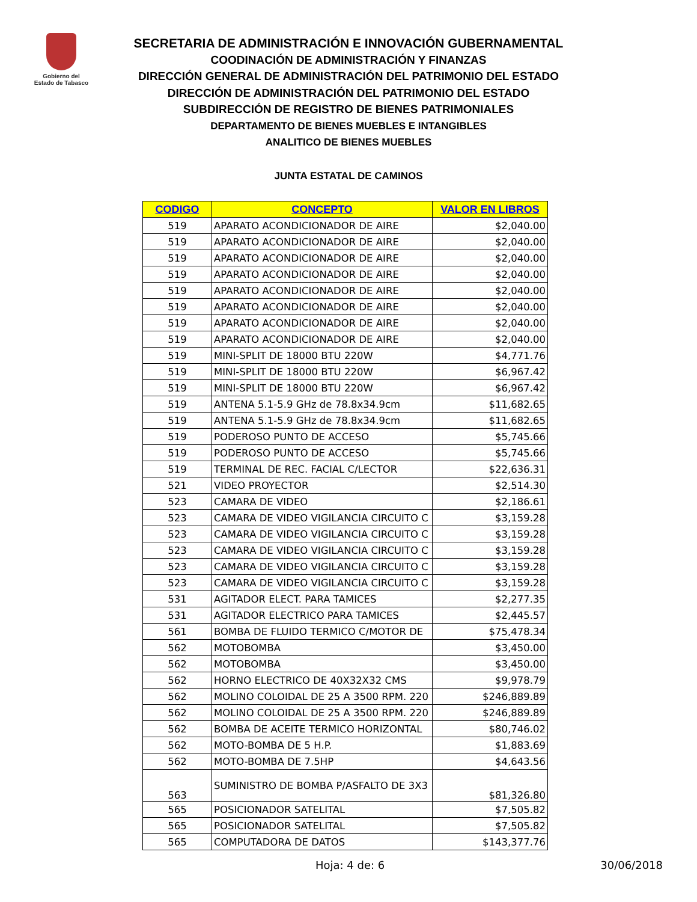Gobierno del
Estado de Tabasco
SECRETARIA DE ADMINISTRACIÓN E INNOVACIÓN GUBERNAMENTAL
COODINACIÓN DE ADMINISTRACIÓN Y FINANZAS
DIRECCIÓN GENERAL DE ADMINISTRACIÓN DEL PATRIMONIO DEL ESTADO
DIRECCIÓN DE ADMINISTRACIÓN DEL PATRIMONIO DEL ESTADO
SUBDIRECCIÓN DE REGISTRO DE BIENES PATRIMONIALES
DEPARTAMENTO DE BIENES MUEBLES E INTANGIBLES
ANALITICO DE BIENES MUEBLES
JUNTA ESTATAL DE CAMINOS
| CODIGO | CONCEPTO | VALOR EN LIBROS |
| --- | --- | --- |
| 519 | APARATO ACONDICIONADOR DE AIRE | $2,040.00 |
| 519 | APARATO ACONDICIONADOR DE AIRE | $2,040.00 |
| 519 | APARATO ACONDICIONADOR DE AIRE | $2,040.00 |
| 519 | APARATO ACONDICIONADOR DE AIRE | $2,040.00 |
| 519 | APARATO ACONDICIONADOR DE AIRE | $2,040.00 |
| 519 | APARATO ACONDICIONADOR DE AIRE | $2,040.00 |
| 519 | APARATO ACONDICIONADOR DE AIRE | $2,040.00 |
| 519 | APARATO ACONDICIONADOR DE AIRE | $2,040.00 |
| 519 | MINI-SPLIT DE 18000 BTU 220W | $4,771.76 |
| 519 | MINI-SPLIT DE 18000 BTU 220W | $6,967.42 |
| 519 | MINI-SPLIT DE 18000 BTU 220W | $6,967.42 |
| 519 | ANTENA 5.1-5.9 GHz de 78.8x34.9cm | $11,682.65 |
| 519 | ANTENA 5.1-5.9 GHz de 78.8x34.9cm | $11,682.65 |
| 519 | PODEROSO PUNTO DE ACCESO | $5,745.66 |
| 519 | PODEROSO PUNTO DE ACCESO | $5,745.66 |
| 519 | TERMINAL DE REC. FACIAL C/LECTOR | $22,636.31 |
| 521 | VIDEO PROYECTOR | $2,514.30 |
| 523 | CAMARA DE VIDEO | $2,186.61 |
| 523 | CAMARA DE VIDEO VIGILANCIA CIRCUITO C | $3,159.28 |
| 523 | CAMARA DE VIDEO VIGILANCIA CIRCUITO C | $3,159.28 |
| 523 | CAMARA DE VIDEO VIGILANCIA CIRCUITO C | $3,159.28 |
| 523 | CAMARA DE VIDEO VIGILANCIA CIRCUITO C | $3,159.28 |
| 523 | CAMARA DE VIDEO VIGILANCIA CIRCUITO C | $3,159.28 |
| 531 | AGITADOR ELECT. PARA TAMICES | $2,277.35 |
| 531 | AGITADOR ELECTRICO PARA TAMICES | $2,445.57 |
| 561 | BOMBA DE FLUIDO TERMICO C/MOTOR DE | $75,478.34 |
| 562 | MOTOBOMBA | $3,450.00 |
| 562 | MOTOBOMBA | $3,450.00 |
| 562 | HORNO ELECTRICO DE 40X32X32 CMS | $9,978.79 |
| 562 | MOLINO COLOIDAL DE 25 A 3500 RPM. 220 | $246,889.89 |
| 562 | MOLINO COLOIDAL DE 25 A 3500 RPM. 220 | $246,889.89 |
| 562 | BOMBA DE ACEITE TERMICO HORIZONTAL | $80,746.02 |
| 562 | MOTO-BOMBA DE 5 H.P. | $1,883.69 |
| 562 | MOTO-BOMBA DE 7.5HP | $4,643.56 |
| 563 | SUMINISTRO DE BOMBA P/ASFALTO DE 3X3 | $81,326.80 |
| 565 | POSICIONADOR SATELITAL | $7,505.82 |
| 565 | POSICIONADOR SATELITAL | $7,505.82 |
| 565 | COMPUTADORA DE DATOS | $143,377.76 |
Hoja: 4 de: 6 30/06/2018